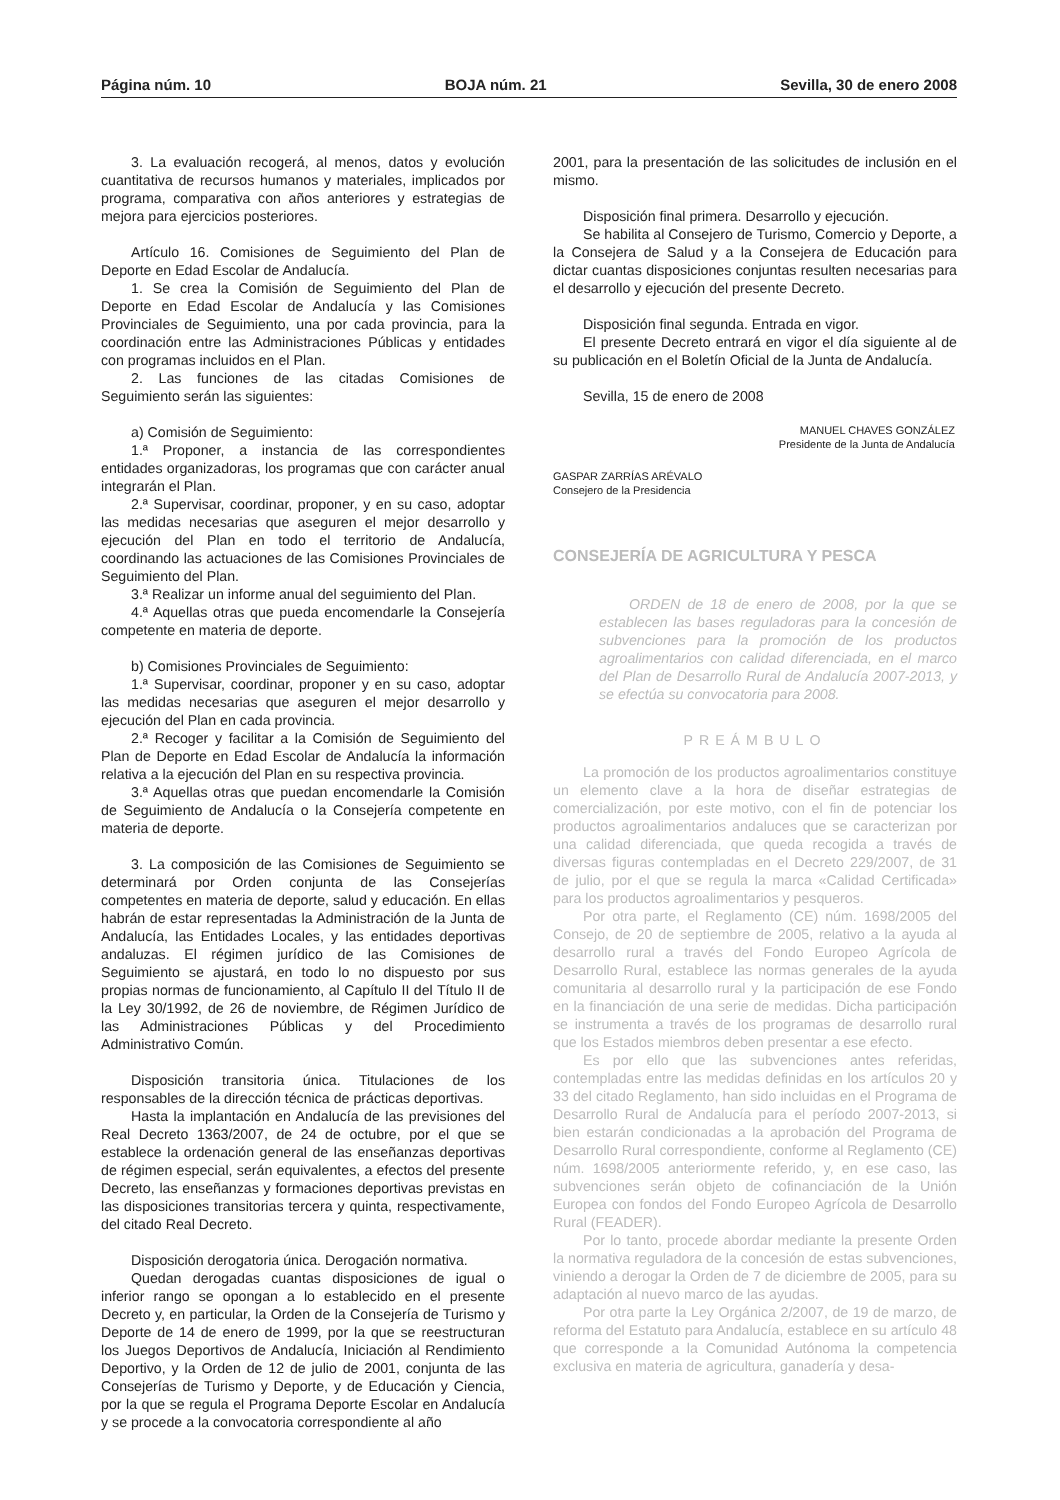Página núm. 10 BOJA núm. 21 Sevilla, 30 de enero 2008
3. La evaluación recogerá, al menos, datos y evolución cuantitativa de recursos humanos y materiales, implicados por programa, comparativa con años anteriores y estrategias de mejora para ejercicios posteriores.
Artículo 16. Comisiones de Seguimiento del Plan de Deporte en Edad Escolar de Andalucía.
1. Se crea la Comisión de Seguimiento del Plan de Deporte en Edad Escolar de Andalucía y las Comisiones Provinciales de Seguimiento, una por cada provincia, para la coordinación entre las Administraciones Públicas y entidades con programas incluidos en el Plan.
2. Las funciones de las citadas Comisiones de Seguimiento serán las siguientes:
a) Comisión de Seguimiento:
1.ª Proponer, a instancia de las correspondientes entidades organizadoras, los programas que con carácter anual integrarán el Plan.
2.ª Supervisar, coordinar, proponer, y en su caso, adoptar las medidas necesarias que aseguren el mejor desarrollo y ejecución del Plan en todo el territorio de Andalucía, coordinando las actuaciones de las Comisiones Provinciales de Seguimiento del Plan.
3.ª Realizar un informe anual del seguimiento del Plan.
4.ª Aquellas otras que pueda encomendarle la Consejería competente en materia de deporte.
b) Comisiones Provinciales de Seguimiento:
1.ª Supervisar, coordinar, proponer y en su caso, adoptar las medidas necesarias que aseguren el mejor desarrollo y ejecución del Plan en cada provincia.
2.ª Recoger y facilitar a la Comisión de Seguimiento del Plan de Deporte en Edad Escolar de Andalucía la información relativa a la ejecución del Plan en su respectiva provincia.
3.ª Aquellas otras que puedan encomendarle la Comisión de Seguimiento de Andalucía o la Consejería competente en materia de deporte.
3. La composición de las Comisiones de Seguimiento se determinará por Orden conjunta de las Consejerías competentes en materia de deporte, salud y educación. En ellas habrán de estar representadas la Administración de la Junta de Andalucía, las Entidades Locales, y las entidades deportivas andaluzas. El régimen jurídico de las Comisiones de Seguimiento se ajustará, en todo lo no dispuesto por sus propias normas de funcionamiento, al Capítulo II del Título II de la Ley 30/1992, de 26 de noviembre, de Régimen Jurídico de las Administraciones Públicas y del Procedimiento Administrativo Común.
Disposición transitoria única. Titulaciones de los responsables de la dirección técnica de prácticas deportivas.
Hasta la implantación en Andalucía de las previsiones del Real Decreto 1363/2007, de 24 de octubre, por el que se establece la ordenación general de las enseñanzas deportivas de régimen especial, serán equivalentes, a efectos del presente Decreto, las enseñanzas y formaciones deportivas previstas en las disposiciones transitorias tercera y quinta, respectivamente, del citado Real Decreto.
Disposición derogatoria única. Derogación normativa.
Quedan derogadas cuantas disposiciones de igual o inferior rango se opongan a lo establecido en el presente Decreto y, en particular, la Orden de la Consejería de Turismo y Deporte de 14 de enero de 1999, por la que se reestructuran los Juegos Deportivos de Andalucía, Iniciación al Rendimiento Deportivo, y la Orden de 12 de julio de 2001, conjunta de las Consejerías de Turismo y Deporte, y de Educación y Ciencia, por la que se regula el Programa Deporte Escolar en Andalucía y se procede a la convocatoria correspondiente al año
2001, para la presentación de las solicitudes de inclusión en el mismo.
Disposición final primera. Desarrollo y ejecución.
Se habilita al Consejero de Turismo, Comercio y Deporte, a la Consejera de Salud y a la Consejera de Educación para dictar cuantas disposiciones conjuntas resulten necesarias para el desarrollo y ejecución del presente Decreto.
Disposición final segunda. Entrada en vigor.
El presente Decreto entrará en vigor el día siguiente al de su publicación en el Boletín Oficial de la Junta de Andalucía.
Sevilla, 15 de enero de 2008
MANUEL CHAVES GONZÁLEZ
Presidente de la Junta de Andalucía
GASPAR ZARRÍAS ARÉVALO
Consejero de la Presidencia
CONSEJERÍA DE AGRICULTURA Y PESCA
ORDEN de 18 de enero de 2008, por la que se establecen las bases reguladoras para la concesión de subvenciones para la promoción de los productos agroalimentarios con calidad diferenciada, en el marco del Plan de Desarrollo Rural de Andalucía 2007-2013, y se efectúa su convocatoria para 2008.
PREÁMBULO
La promoción de los productos agroalimentarios constituye un elemento clave a la hora de diseñar estrategias de comercialización, por este motivo, con el fin de potenciar los productos agroalimentarios andaluces que se caracterizan por una calidad diferenciada, que queda recogida a través de diversas figuras contempladas en el Decreto 229/2007, de 31 de julio, por el que se regula la marca «Calidad Certificada» para los productos agroalimentarios y pesqueros.
Por otra parte, el Reglamento (CE) núm. 1698/2005 del Consejo, de 20 de septiembre de 2005, relativo a la ayuda al desarrollo rural a través del Fondo Europeo Agrícola de Desarrollo Rural, establece las normas generales de la ayuda comunitaria al desarrollo rural y la participación de ese Fondo en la financiación de una serie de medidas. Dicha participación se instrumenta a través de los programas de desarrollo rural que los Estados miembros deben presentar a ese efecto.
Es por ello que las subvenciones antes referidas, contempladas entre las medidas definidas en los artículos 20 y 33 del citado Reglamento, han sido incluidas en el Programa de Desarrollo Rural de Andalucía para el período 2007-2013, si bien estarán condicionadas a la aprobación del Programa de Desarrollo Rural correspondiente, conforme al Reglamento (CE) núm. 1698/2005 anteriormente referido, y, en ese caso, las subvenciones serán objeto de cofinanciación de la Unión Europea con fondos del Fondo Europeo Agrícola de Desarrollo Rural (FEADER).
Por lo tanto, procede abordar mediante la presente Orden la normativa reguladora de la concesión de estas subvenciones, viniendo a derogar la Orden de 7 de diciembre de 2005, para su adaptación al nuevo marco de las ayudas.
Por otra parte la Ley Orgánica 2/2007, de 19 de marzo, de reforma del Estatuto para Andalucía, establece en su artículo 48 que corresponde a la Comunidad Autónoma la competencia exclusiva en materia de agricultura, ganadería y desa-